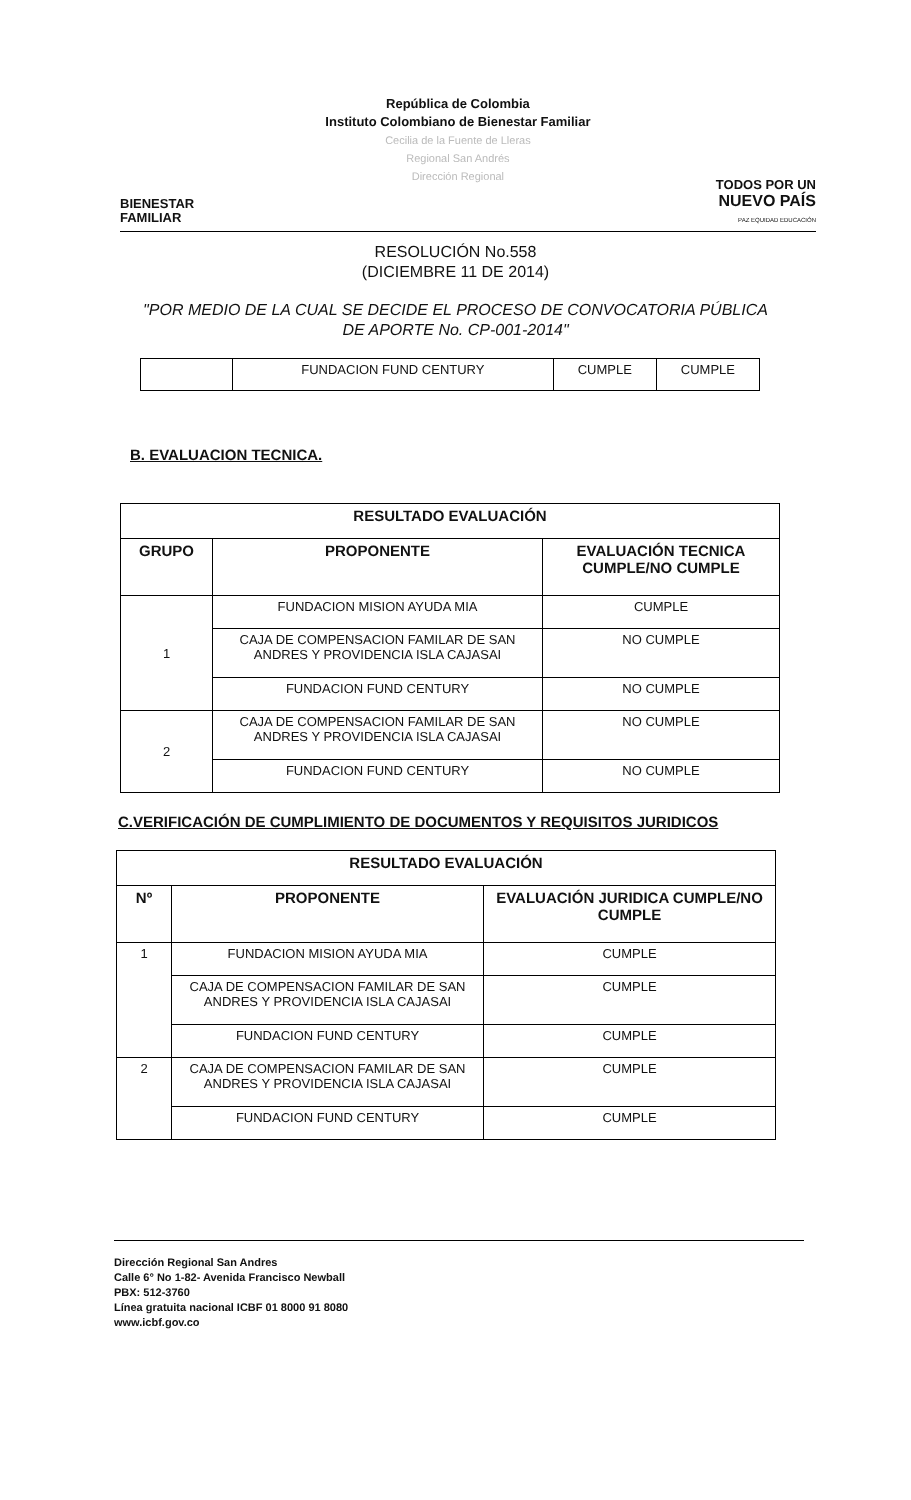BIENESTAR
FAMILIAR
República de Colombia
Instituto Colombiano de Bienestar Familiar
Cecilia de la Fuente de Lleras
Regional San Andrés
Dirección Regional
TODOS POR UN
NUEVO PAÍS
PAZ EQUIDAD EDUCACIÓN
RESOLUCIÓN No.558
(DICIEMBRE 11 DE 2014)
"POR MEDIO DE LA CUAL SE DECIDE EL PROCESO DE CONVOCATORIA PÚBLICA
DE APORTE No. CP-001-2014"
| | FUNDACION FUND CENTURY | CUMPLE | CUMPLE |
B. EVALUACION TECNICA.
| RESULTADO EVALUACIÓN | | |
| --- | --- | --- |
| GRUPO | PROPONENTE | EVALUACIÓN TECNICA CUMPLE/NO CUMPLE |
| 1 | FUNDACION MISION AYUDA MIA | CUMPLE |
| | CAJA DE COMPENSACION FAMILAR DE SAN ANDRES Y PROVIDENCIA ISLA CAJASAI | NO CUMPLE |
| | FUNDACION FUND CENTURY | NO CUMPLE |
| 2 | CAJA DE COMPENSACION FAMILAR DE SAN ANDRES Y PROVIDENCIA ISLA CAJASAI | NO CUMPLE |
| | FUNDACION FUND CENTURY | NO CUMPLE |
C.VERIFICACIÓN DE CUMPLIMIENTO DE DOCUMENTOS Y REQUISITOS JURIDICOS
| RESULTADO EVALUACIÓN | | |
| --- | --- | --- |
| Nº | PROPONENTE | EVALUACIÓN JURIDICA CUMPLE/NO CUMPLE |
| 1 | FUNDACION MISION AYUDA MIA | CUMPLE |
| | CAJA DE COMPENSACION FAMILAR DE SAN ANDRES Y PROVIDENCIA ISLA CAJASAI | CUMPLE |
| | FUNDACION FUND CENTURY | CUMPLE |
| 2 | CAJA DE COMPENSACION FAMILAR DE SAN ANDRES Y PROVIDENCIA ISLA CAJASAI | CUMPLE |
| | FUNDACION FUND CENTURY | CUMPLE |
Dirección Regional San Andres
Calle 6° No 1-82- Avenida Francisco Newball
PBX: 512-3760
Línea gratuita nacional ICBF 01 8000 91 8080
www.icbf.gov.co